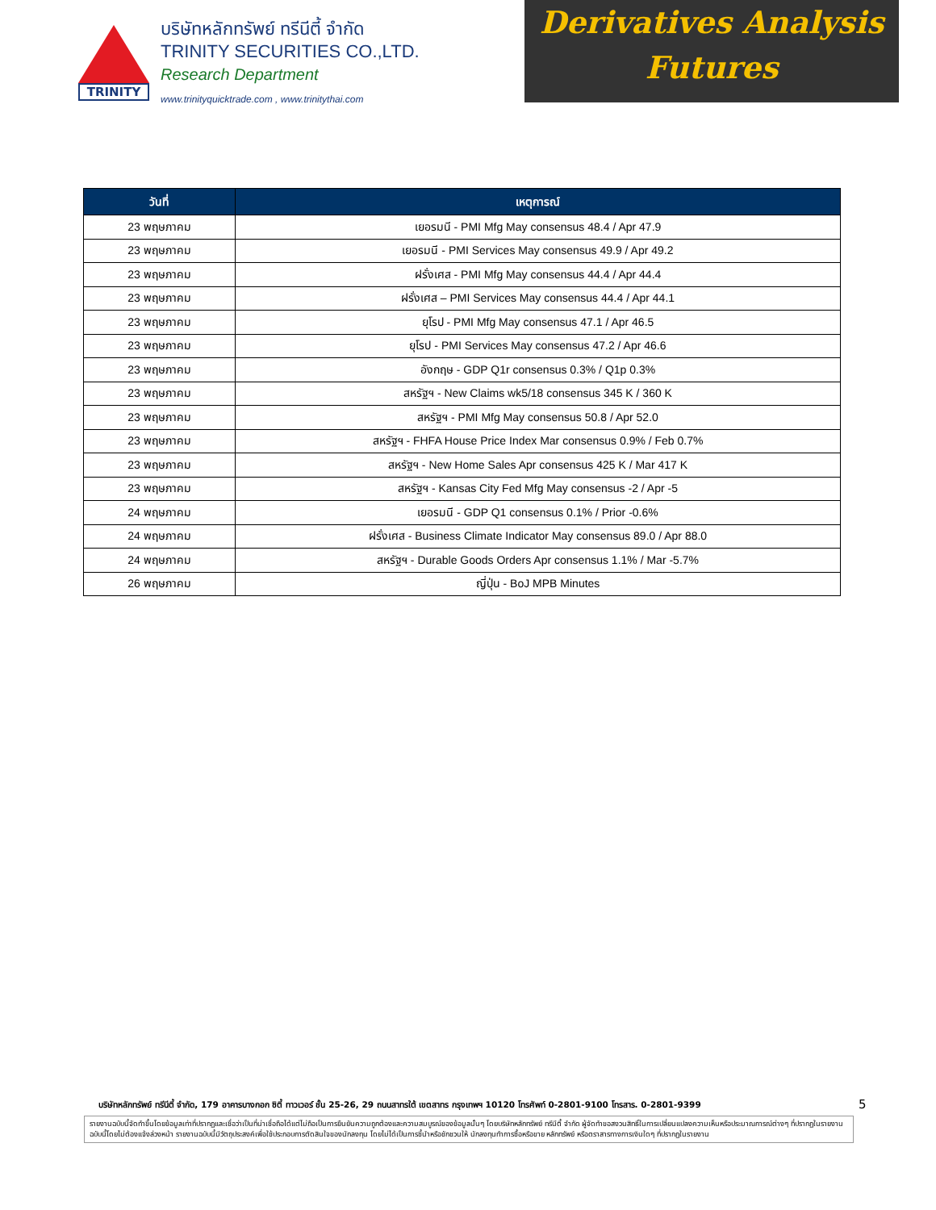TRINITY
บริษัทหลักทรัพย์ ทรีนีตี้ จำกัด
TRINITY SECURITIES CO.,LTD.
Research Department
www.trinityquicktrade.com , www.trinitythai.com
Derivatives Analysis
Futures
| วันที่ | เหตุการณ์ |
| --- | --- |
| 23 พฤษภาคม | เยอรมนี - PMI Mfg May consensus 48.4 / Apr 47.9 |
| 23 พฤษภาคม | เยอรมนี - PMI Services May consensus 49.9 / Apr 49.2 |
| 23 พฤษภาคม | ฝรั่งเศส - PMI Mfg May consensus 44.4 / Apr 44.4 |
| 23 พฤษภาคม | ฝรั่งเศส – PMI Services May consensus 44.4 / Apr 44.1 |
| 23 พฤษภาคม | ยุโรป - PMI Mfg May consensus 47.1 / Apr 46.5 |
| 23 พฤษภาคม | ยุโรป - PMI Services May consensus 47.2 / Apr 46.6 |
| 23 พฤษภาคม | อังกฤษ - GDP Q1r consensus 0.3% / Q1p 0.3% |
| 23 พฤษภาคม | สหรัฐฯ - New Claims wk5/18 consensus 345 K / 360 K |
| 23 พฤษภาคม | สหรัฐฯ - PMI Mfg May consensus 50.8 / Apr 52.0 |
| 23 พฤษภาคม | สหรัฐฯ - FHFA House Price Index Mar consensus 0.9% / Feb 0.7% |
| 23 พฤษภาคม | สหรัฐฯ - New Home Sales Apr consensus 425 K / Mar 417 K |
| 23 พฤษภาคม | สหรัฐฯ - Kansas City Fed Mfg May consensus -2 / Apr -5 |
| 24 พฤษภาคม | เยอรมนี - GDP Q1 consensus 0.1% / Prior -0.6% |
| 24 พฤษภาคม | ฝรั่งเศส - Business Climate Indicator May consensus 89.0 / Apr 88.0 |
| 24 พฤษภาคม | สหรัฐฯ - Durable Goods Orders Apr consensus 1.1% / Mar -5.7% |
| 26 พฤษภาคม | ญี่ปุ่น - BoJ MPB Minutes |
บริษัทหลักทรัพย์ ทรีนีตี้ จำกัด, 179 อาคารบางกอก ซิตี้ ทาวเวอร์ ชั้น 25-26, 29 ถนนสาทรใต้ เขตสาทร กรุงเทพฯ 10120 โทรศัพท์ 0-2801-9100 โทรสาร. 0-2801-9399
5
รายงานฉบับนี้จัดทำขึ้นโดยข้อมูลเท่าที่ปรากฏและเชื่อว่าเป็นที่น่าเชื่อถือได้แต่ไม่ถือเป็นการยืนยันความถูกต้องและความสมบูรณ์ของข้อมูลนั้นๆ โดยบริษัทหลักทรัพย์ ทรีนีตี้ จำกัด ผู้จัดทำขอสงวนสิทธิ์ในการเปลี่ยนแปลงความเห็นหรือประมาณการณ์ต่างๆ ที่ปรากฏในรายงานฉบับนี้โดยไม่ต้องแจ้งล่วงหน้า รายงานฉบับนี้มีวัตถุประสงค์เพื่อใช้ประกอบการตัดสินใจของนักลงทุน โดยไม่ได้เป็นการชี้นำหรือชักชวนให้ นักลงทุนทำการซื้อหรือขาย หลักทรัพย์ หรือตราสารทางการเงินใดๆ ที่ปรากฏในรายงาน